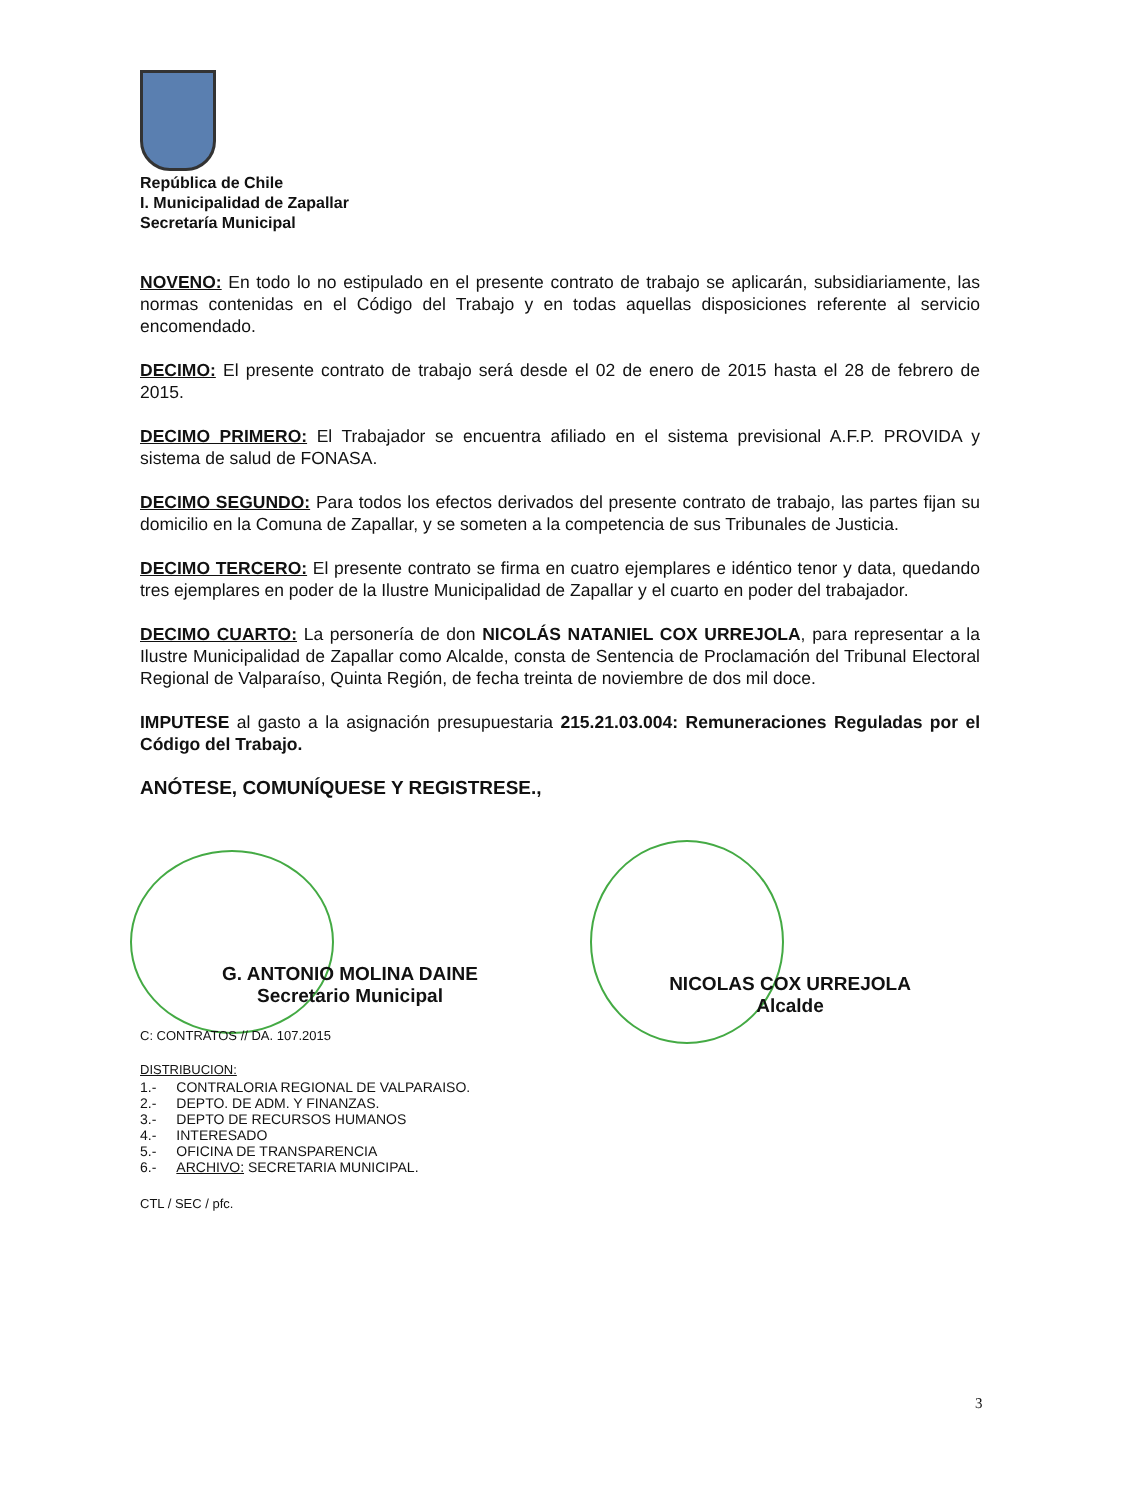República de Chile
I. Municipalidad de Zapallar
Secretaría Municipal
NOVENO: En todo lo no estipulado en el presente contrato de trabajo se aplicarán, subsidiariamente, las normas contenidas en el Código del Trabajo y en todas aquellas disposiciones referente al servicio encomendado.
DECIMO: El presente contrato de trabajo será desde el 02 de enero de 2015 hasta el 28 de febrero de 2015.
DECIMO PRIMERO: El Trabajador se encuentra afiliado en el sistema previsional A.F.P. PROVIDA y sistema de salud de FONASA.
DECIMO SEGUNDO: Para todos los efectos derivados del presente contrato de trabajo, las partes fijan su domicilio en la Comuna de Zapallar, y se someten a la competencia de sus Tribunales de Justicia.
DECIMO TERCERO: El presente contrato se firma en cuatro ejemplares e idéntico tenor y data, quedando tres ejemplares en poder de la Ilustre Municipalidad de Zapallar y el cuarto en poder del trabajador.
DECIMO CUARTO: La personería de don NICOLÁS NATANIEL COX URREJOLA, para representar a la Ilustre Municipalidad de Zapallar como Alcalde, consta de Sentencia de Proclamación del Tribunal Electoral Regional de Valparaíso, Quinta Región, de fecha treinta de noviembre de dos mil doce.
IMPUTESE al gasto a la asignación presupuestaria 215.21.03.004: Remuneraciones Reguladas por el Código del Trabajo.
ANÓTESE, COMUNÍQUESE Y REGISTRESE.,
G. ANTONIO MOLINA DAINE
Secretario Municipal
C: CONTRATOS // DA. 107.2015
DISTRIBUCION:
| 1.- | CONTRALORIA REGIONAL DE VALPARAISO. |
| 2.- | DEPTO. DE ADM. Y FINANZAS. |
| 3.- | DEPTO DE RECURSOS HUMANOS |
| 4.- | INTERESADO |
| 5.- | OFICINA DE TRANSPARENCIA |
| 6.- | ARCHIVO: SECRETARIA MUNICIPAL. |
CTL / SEC / pfc.
NICOLAS COX URREJOLA
Alcalde
3